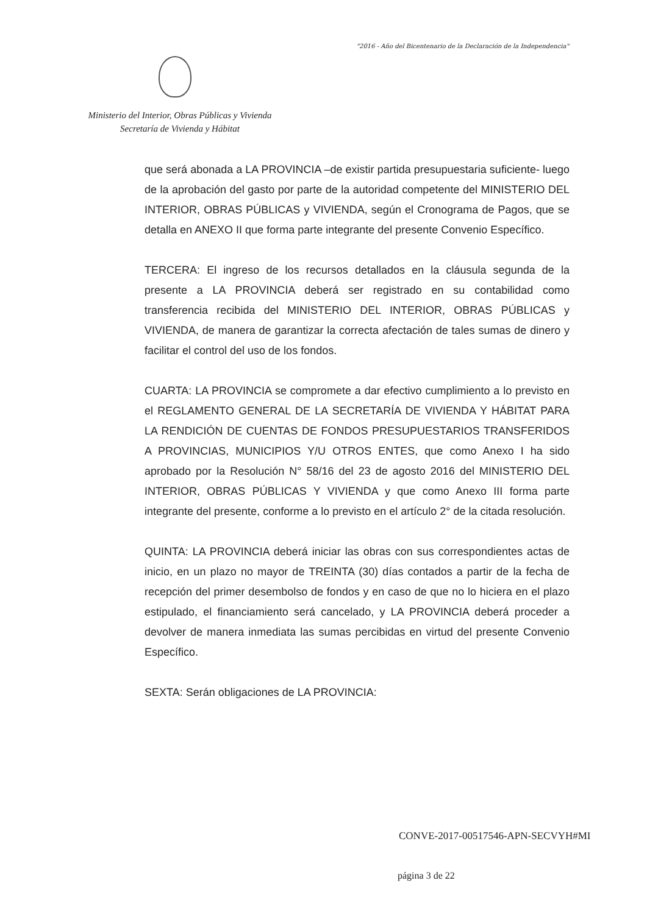"2016 - Año del Bicentenario de la Declaración de la Independencia"
Ministerio del Interior, Obras Públicas y Vivienda
Secretaría de Vivienda y Hábitat
que será abonada a LA PROVINCIA –de existir partida presupuestaria suficiente- luego de la aprobación del gasto por parte de la autoridad competente del MINISTERIO DEL INTERIOR, OBRAS PÚBLICAS y VIVIENDA, según el Cronograma de Pagos, que se detalla en ANEXO II que forma parte integrante del presente Convenio Específico.
TERCERA: El ingreso de los recursos detallados en la cláusula segunda de la presente a LA PROVINCIA deberá ser registrado en su contabilidad como transferencia recibida del MINISTERIO DEL INTERIOR, OBRAS PÚBLICAS y VIVIENDA, de manera de garantizar la correcta afectación de tales sumas de dinero y facilitar el control del uso de los fondos.
CUARTA: LA PROVINCIA se compromete a dar efectivo cumplimiento a lo previsto en el REGLAMENTO GENERAL DE LA SECRETARÍA DE VIVIENDA Y HÁBITAT PARA LA RENDICIÓN DE CUENTAS DE FONDOS PRESUPUESTARIOS TRANSFERIDOS A PROVINCIAS, MUNICIPIOS Y/U OTROS ENTES, que como Anexo I ha sido aprobado por la Resolución N° 58/16 del 23 de agosto 2016 del MINISTERIO DEL INTERIOR, OBRAS PÚBLICAS Y VIVIENDA y que como Anexo III forma parte integrante del presente, conforme a lo previsto en el artículo 2° de la citada resolución.
QUINTA: LA PROVINCIA deberá iniciar las obras con sus correspondientes actas de inicio, en un plazo no mayor de TREINTA (30) días contados a partir de la fecha de recepción del primer desembolso de fondos y en caso de que no lo hiciera en el plazo estipulado, el financiamiento será cancelado, y LA PROVINCIA deberá proceder a devolver de manera inmediata las sumas percibidas en virtud del presente Convenio Específico.
SEXTA: Serán obligaciones de LA PROVINCIA:
CONVE-2017-00517546-APN-SECVYH#MI
página 3 de 22